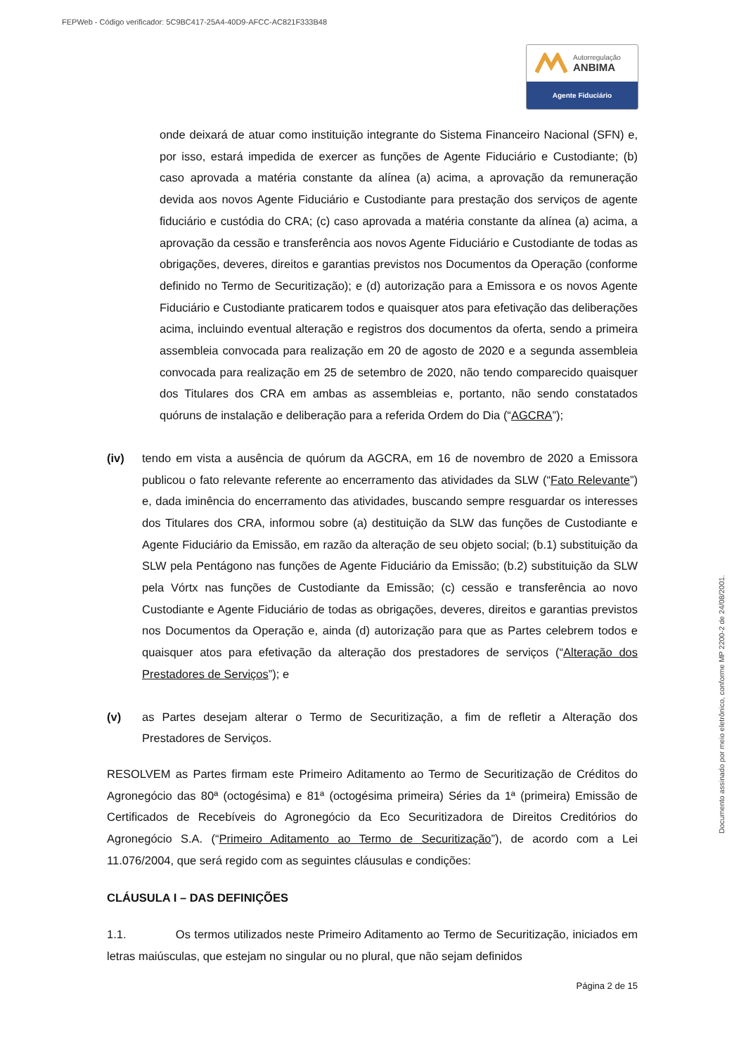FEPWeb - Código verificador: 5C9BC417-25A4-40D9-AFCC-AC821F333B48
Autorregulação
ANBIMA
Agente Fiduciário
Documento assinado por meio eletrônico, conforme MP 2200-2 de 24/08/2001.
onde deixará de atuar como instituição integrante do Sistema Financeiro Nacional (SFN) e, por isso, estará impedida de exercer as funções de Agente Fiduciário e Custodiante; (b) caso aprovada a matéria constante da alínea (a) acima, a aprovação da remuneração devida aos novos Agente Fiduciário e Custodiante para prestação dos serviços de agente fiduciário e custódia do CRA; (c) caso aprovada a matéria constante da alínea (a) acima, a aprovação da cessão e transferência aos novos Agente Fiduciário e Custodiante de todas as obrigações, deveres, direitos e garantias previstos nos Documentos da Operação (conforme definido no Termo de Securitização); e (d) autorização para a Emissora e os novos Agente Fiduciário e Custodiante praticarem todos e quaisquer atos para efetivação das deliberações acima, incluindo eventual alteração e registros dos documentos da oferta, sendo a primeira assembleia convocada para realização em 20 de agosto de 2020 e a segunda assembleia convocada para realização em 25 de setembro de 2020, não tendo comparecido quaisquer dos Titulares dos CRA em ambas as assembleias e, portanto, não sendo constatados quóruns de instalação e deliberação para a referida Ordem do Dia (“AGCRA”);
(iv) tendo em vista a ausência de quórum da AGCRA, em 16 de novembro de 2020 a Emissora publicou o fato relevante referente ao encerramento das atividades da SLW (“Fato Relevante”) e, dada iminência do encerramento das atividades, buscando sempre resguardar os interesses dos Titulares dos CRA, informou sobre (a) destituição da SLW das funções de Custodiante e Agente Fiduciário da Emissão, em razão da alteração de seu objeto social; (b.1) substituição da SLW pela Pentágono nas funções de Agente Fiduciário da Emissão; (b.2) substituição da SLW pela Vórtx nas funções de Custodiante da Emissão; (c) cessão e transferência ao novo Custodiante e Agente Fiduciário de todas as obrigações, deveres, direitos e garantias previstos nos Documentos da Operação e, ainda (d) autorização para que as Partes celebrem todos e quaisquer atos para efetivação da alteração dos prestadores de serviços (“Alteração dos Prestadores de Serviços”); e
(v) as Partes desejam alterar o Termo de Securitização, a fim de refletir a Alteração dos Prestadores de Serviços.
RESOLVEM as Partes firmam este Primeiro Aditamento ao Termo de Securitização de Créditos do Agronegócio das 80ª (octogésima) e 81ª (octogésima primeira) Séries da 1ª (primeira) Emissão de Certificados de Recebíveis do Agronegócio da Eco Securitizadora de Direitos Creditórios do Agronegócio S.A. (“Primeiro Aditamento ao Termo de Securitização”), de acordo com a Lei 11.076/2004, que será regido com as seguintes cláusulas e condições:
CLÁUSULA I – DAS DEFINIÇÕES
1.1. Os termos utilizados neste Primeiro Aditamento ao Termo de Securitização, iniciados em letras maiúsculas, que estejam no singular ou no plural, que não sejam definidos
Página 2 de 15